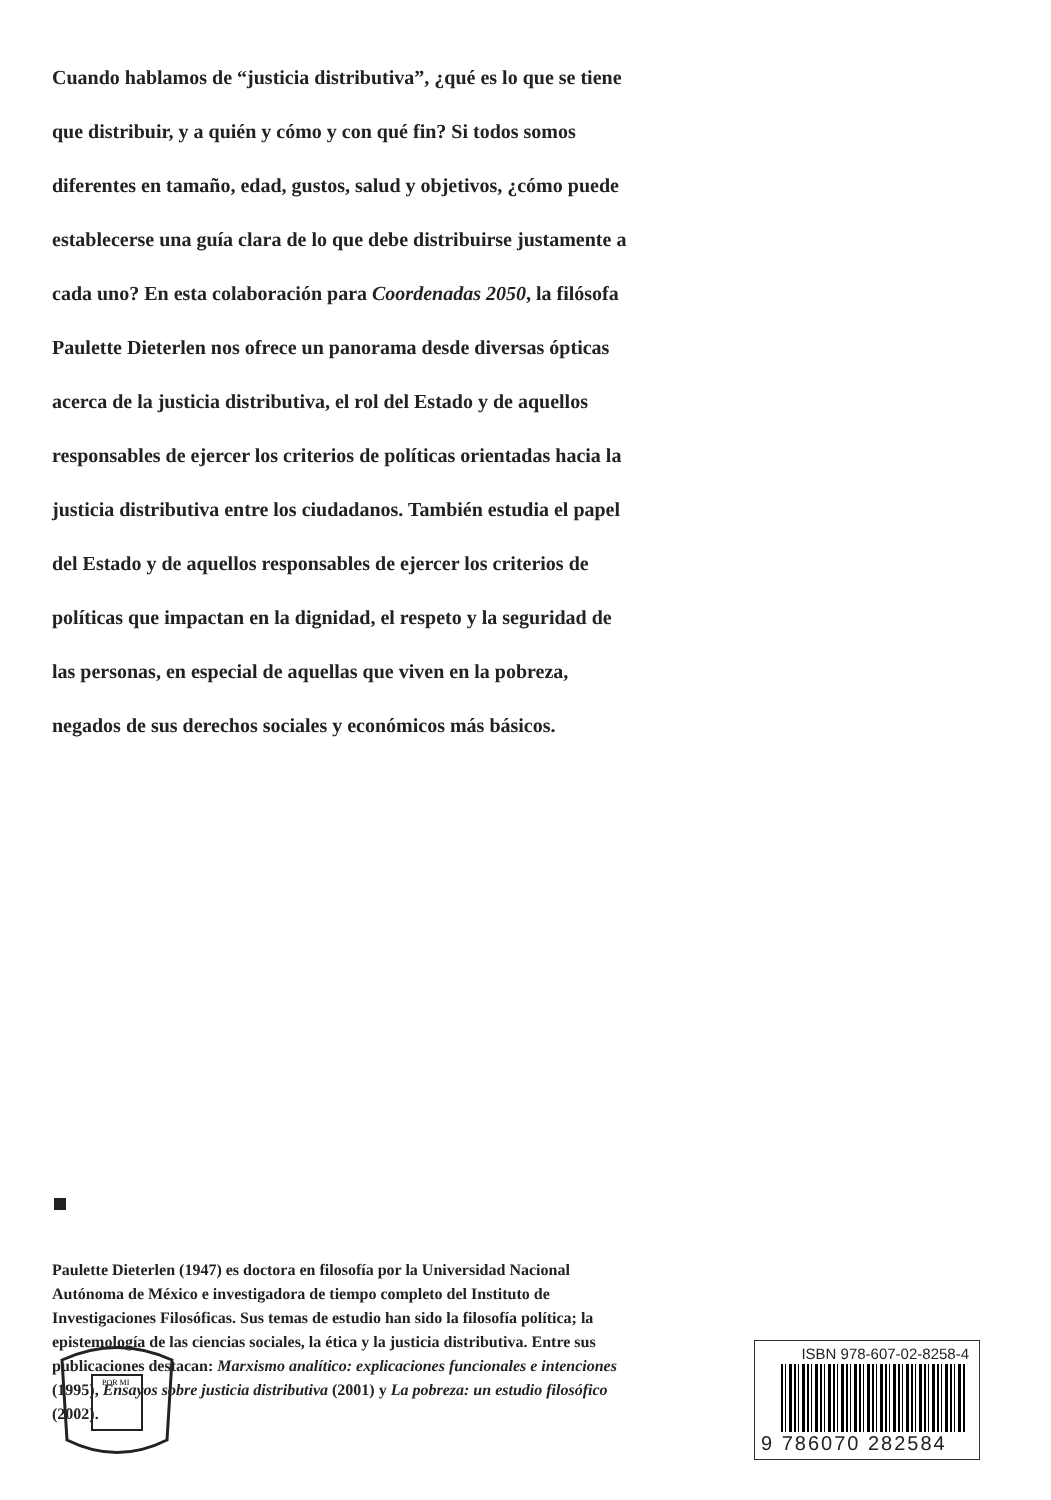Cuando hablamos de “justicia distributiva”, ¿qué es lo que se tiene que distribuir, y a quién y cómo y con qué fin? Si todos somos diferentes en tamaño, edad, gustos, salud y objetivos, ¿cómo puede establecerse una guía clara de lo que debe distribuirse justamente a cada uno? En esta colaboración para Coordenadas 2050, la filósofa Paulette Dieterlen nos ofrece un panorama desde diversas ópticas acerca de la justicia distributiva, el rol del Estado y de aquellos responsables de ejercer los criterios de políticas orientadas hacia la justicia distributiva entre los ciudadanos. También estudia el papel del Estado y de aquellos responsables de ejercer los criterios de políticas que impactan en la dignidad, el respeto y la seguridad de las personas, en especial de aquellas que viven en la pobreza, negados de sus derechos sociales y económicos más básicos.
Paulette Dieterlen (1947) es doctora en filosofía por la Universidad Nacional Autónoma de México e investigadora de tiempo completo del Instituto de Investigaciones Filosóficas. Sus temas de estudio han sido la filosofía política; la epistemología de las ciencias sociales, la ética y la justicia distributiva. Entre sus publicaciones destacan: Marxismo analítico: explicaciones funcionales e intenciones (1995), Ensayos sobre justicia distributiva (2001) y La pobreza: un estudio filosófico (2002).
POR MI
ISBN 978-607-02-8258-4
9 786070 282584